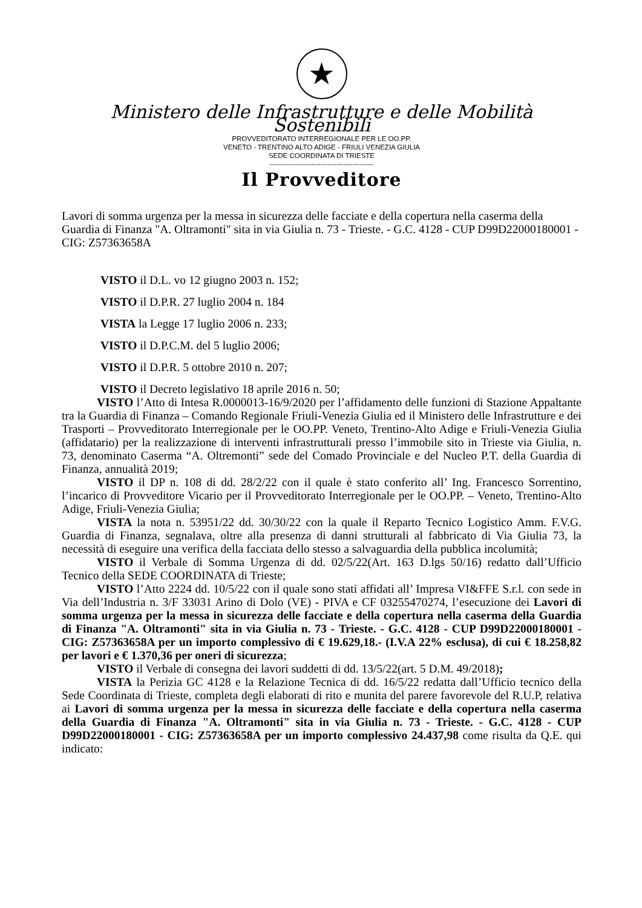★
Ministero delle Infrastrutture e delle Mobilità Sostenibili
PROVVEDITORATO INTERREGIONALE PER LE OO.PP.
VENETO - TRENTINO ALTO ADIGE - FRIULI VENEZIA GIULIA
SEDE COORDINATA DI TRIESTE
---------------------------------------------
Il Provveditore
Lavori di somma urgenza per la messa in sicurezza delle facciate e della copertura nella caserma della Guardia di Finanza "A. Oltramonti" sita in via Giulia n. 73 - Trieste. - G.C. 4128 - CUP D99D22000180001 - CIG: Z57363658A
VISTO il D.L. vo 12 giugno 2003 n. 152;
VISTO il D.P.R. 27 luglio 2004 n. 184
VISTA la Legge 17 luglio 2006 n. 233;
VISTO il D.P.C.M. del 5 luglio 2006;
VISTO il D.P.R. 5 ottobre 2010 n. 207;
VISTO il Decreto legislativo 18 aprile 2016 n. 50;
VISTO l’Atto di Intesa R.0000013-16/9/2020 per l’affidamento delle funzioni di Stazione Appaltante tra la Guardia di Finanza – Comando Regionale Friuli-Venezia Giulia ed il Ministero delle Infrastrutture e dei Trasporti – Provveditorato Interregionale per le OO.PP. Veneto, Trentino-Alto Adige e Friuli-Venezia Giulia (affidatario) per la realizzazione di interventi infrastrutturali presso l’immobile sito in Trieste via Giulia, n. 73, denominato Caserma “A. Oltremonti” sede del Comado Provinciale e del Nucleo P.T. della Guardia di Finanza, annualità 2019;
VISTO il DP n. 108 di dd. 28/2/22 con il quale è stato conferito all’ Ing. Francesco Sorrentino, l’incarico di Provveditore Vicario per il Provveditorato Interregionale per le OO.PP. – Veneto, Trentino-Alto Adige, Friuli-Venezia Giulia;
VISTA la nota n. 53951/22 dd. 30/30/22 con la quale il Reparto Tecnico Logistico Amm. F.V.G. Guardia di Finanza, segnalava, oltre alla presenza di danni strutturali al fabbricato di Via Giulia 73, la necessità di eseguire una verifica della facciata dello stesso a salvaguardia della pubblica incolumità;
VISTO il Verbale di Somma Urgenza di dd. 02/5/22(Art. 163 D.lgs 50/16) redatto dall’Ufficio Tecnico della SEDE COORDINATA di Trieste;
VISTO l’Atto 2224 dd. 10/5/22 con il quale sono stati affidati all’ Impresa VI&FFE S.r.l. con sede in Via dell’Industria n. 3/F 33031 Arino di Dolo (VE) - PIVA e CF 03255470274, l’esecuzione dei Lavori di somma urgenza per la messa in sicurezza delle facciate e della copertura nella caserma della Guardia di Finanza "A. Oltramonti" sita in via Giulia n. 73 - Trieste. - G.C. 4128 - CUP D99D22000180001 - CIG: Z57363658A per un importo complessivo di € 19.629,18.- (I.V.A 22% esclusa), di cui € 18.258,82 per lavori e € 1.370,36 per oneri di sicurezza;
VISTO il Verbale di consegna dei lavori suddetti di dd. 13/5/22(art. 5 D.M. 49/2018);
VISTA la Perizia GC 4128 e la Relazione Tecnica di dd. 16/5/22 redatta dall’Ufficio tecnico della Sede Coordinata di Trieste, completa degli elaborati di rito e munita del parere favorevole del R.U.P, relativa ai Lavori di somma urgenza per la messa in sicurezza delle facciate e della copertura nella caserma della Guardia di Finanza "A. Oltramonti" sita in via Giulia n. 73 - Trieste. - G.C. 4128 - CUP D99D22000180001 - CIG: Z57363658A per un importo complessivo 24.437,98 come risulta da Q.E. qui indicato: